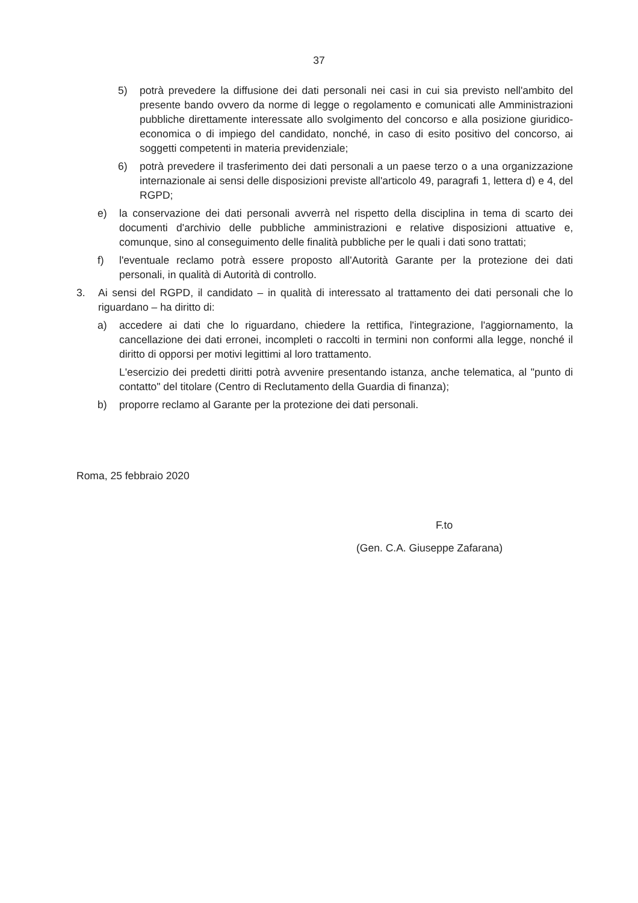37
5) potrà prevedere la diffusione dei dati personali nei casi in cui sia previsto nell'ambito del presente bando ovvero da norme di legge o regolamento e comunicati alle Amministrazioni pubbliche direttamente interessate allo svolgimento del concorso e alla posizione giuridico-economica o di impiego del candidato, nonché, in caso di esito positivo del concorso, ai soggetti competenti in materia previdenziale;
6) potrà prevedere il trasferimento dei dati personali a un paese terzo o a una organizzazione internazionale ai sensi delle disposizioni previste all'articolo 49, paragrafi 1, lettera d) e 4, del RGPD;
e) la conservazione dei dati personali avverrà nel rispetto della disciplina in tema di scarto dei documenti d'archivio delle pubbliche amministrazioni e relative disposizioni attuative e, comunque, sino al conseguimento delle finalità pubbliche per le quali i dati sono trattati;
f) l'eventuale reclamo potrà essere proposto all'Autorità Garante per la protezione dei dati personali, in qualità di Autorità di controllo.
3. Ai sensi del RGPD, il candidato – in qualità di interessato al trattamento dei dati personali che lo riguardano – ha diritto di:
a) accedere ai dati che lo riguardano, chiedere la rettifica, l'integrazione, l'aggiornamento, la cancellazione dei dati erronei, incompleti o raccolti in termini non conformi alla legge, nonché il diritto di opporsi per motivi legittimi al loro trattamento.
L'esercizio dei predetti diritti potrà avvenire presentando istanza, anche telematica, al "punto di contatto" del titolare (Centro di Reclutamento della Guardia di finanza);
b) proporre reclamo al Garante per la protezione dei dati personali.
Roma, 25 febbraio 2020
F.to
(Gen. C.A. Giuseppe Zafarana)